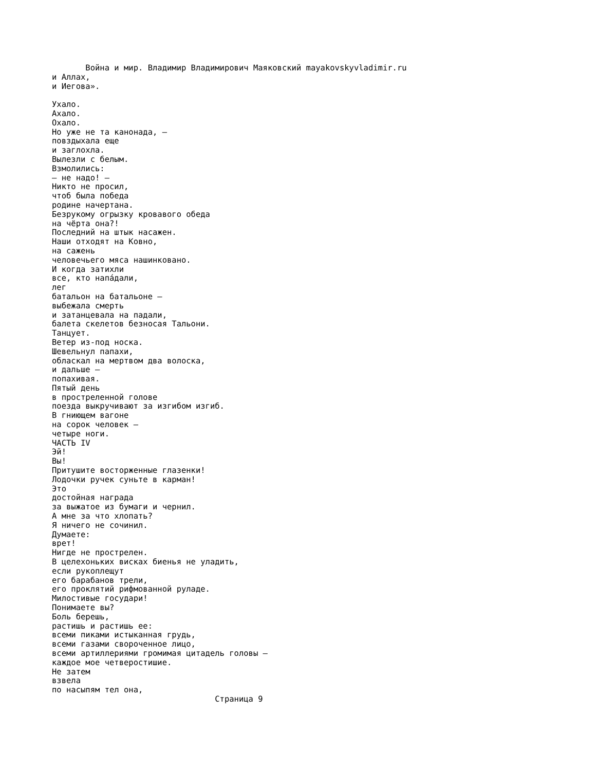Война и мир. Владимир Владимирович Маяковский mayakovskyvladimir.ru
и Аллах,
и Иегова».

Ухало.
Ахало.
Охало.
Но уже не та канонада, —
повздыхала еще
и заглохла.
Вылезли с белым.
Взмолились:
— не надо! —
Никто не просил,
чтоб была победа
родине начертана.
Безрукому огрызку кровавого обеда
на чёрта она?!
Последний на штык насажен.
Наши отходят на Ковно,
на сажень
человечьего мяса нашинковано.
И когда затихли
все, кто напáдали,
лег
батальон на батальоне —
выбежала смерть
и затанцевала на падали,
балета скелетов безносая Тальони.
Танцует.
Ветер из-под носка.
Шевельнул папахи,
обласкал на мертвом два волоска,
и дальше —
попахивая.
Пятый день
в простреленной голове
поезда выкручивают за изгибом изгиб.
В гниющем вагоне
на сорок человек —
четыре ноги.
ЧАСТЬ IV
Эй!
Вы!
Притушите восторженные глазенки!
Лодочки ручек суньте в карман!
Это
достойная награда
за выжатое из бумаги и чернил.
А мне за что хлопать?
Я ничего не сочинил.
Думаете:
врет!
Нигде не прострелен.
В целехоньких висках биенья не уладить,
если рукоплещут
его барабанов трели,
его проклятий рифмованной руладе.
Милостивые государи!
Понимаете вы?
Боль берешь,
растишь и растишь ее:
всеми пиками истыканная грудь,
всеми газами свороченное лицо,
всеми артиллериями громимая цитадель головы —
каждое мое четверостишие.
Не затем
взвела
по насыпям тел она,
                                  Страница 9